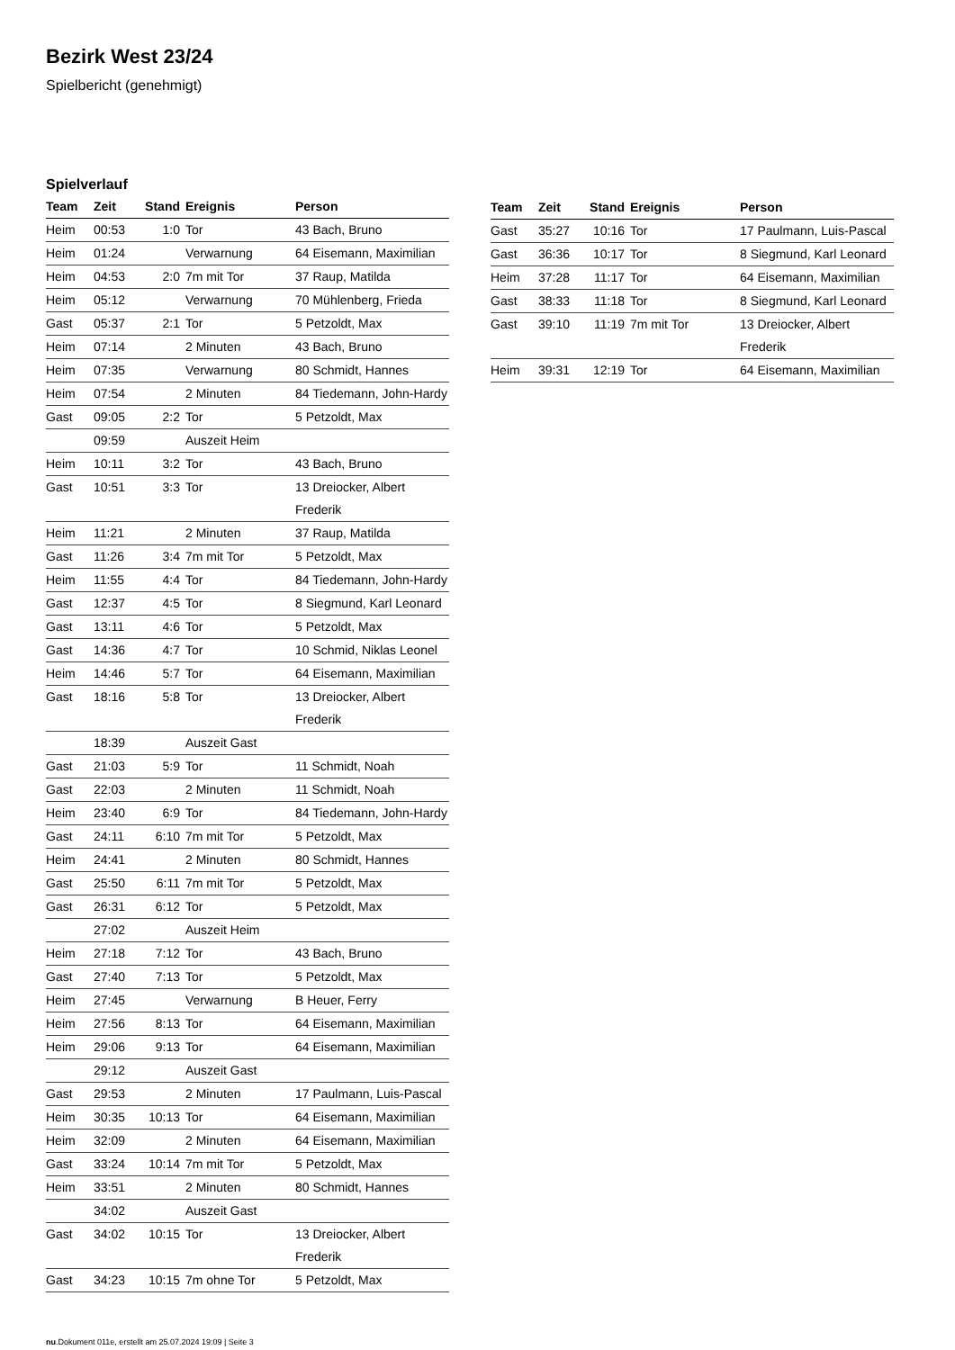Bezirk West 23/24
Spielbericht (genehmigt)
Spielverlauf
| Team | Zeit | Stand | Ereignis | Person |
| --- | --- | --- | --- | --- |
| Heim | 00:53 | 1:0 | Tor | 43 Bach, Bruno |
| Heim | 01:24 | | Verwarnung | 64 Eisemann, Maximilian |
| Heim | 04:53 | 2:0 | 7m mit Tor | 37 Raup, Matilda |
| Heim | 05:12 | | Verwarnung | 70 Mühlenberg, Frieda |
| Gast | 05:37 | 2:1 | Tor | 5 Petzoldt, Max |
| Heim | 07:14 | | 2 Minuten | 43 Bach, Bruno |
| Heim | 07:35 | | Verwarnung | 80 Schmidt, Hannes |
| Heim | 07:54 | | 2 Minuten | 84 Tiedemann, John-Hardy |
| Gast | 09:05 | 2:2 | Tor | 5 Petzoldt, Max |
| | 09:59 | | Auszeit Heim | |
| Heim | 10:11 | 3:2 | Tor | 43 Bach, Bruno |
| Gast | 10:51 | 3:3 | Tor | 13 Dreiocker, Albert Frederik |
| Heim | 11:21 | | 2 Minuten | 37 Raup, Matilda |
| Gast | 11:26 | 3:4 | 7m mit Tor | 5 Petzoldt, Max |
| Heim | 11:55 | 4:4 | Tor | 84 Tiedemann, John-Hardy |
| Gast | 12:37 | 4:5 | Tor | 8 Siegmund, Karl Leonard |
| Gast | 13:11 | 4:6 | Tor | 5 Petzoldt, Max |
| Gast | 14:36 | 4:7 | Tor | 10 Schmid, Niklas Leonel |
| Heim | 14:46 | 5:7 | Tor | 64 Eisemann, Maximilian |
| Gast | 18:16 | 5:8 | Tor | 13 Dreiocker, Albert Frederik |
| | 18:39 | | Auszeit Gast | |
| Gast | 21:03 | 5:9 | Tor | 11 Schmidt, Noah |
| Gast | 22:03 | | 2 Minuten | 11 Schmidt, Noah |
| Heim | 23:40 | 6:9 | Tor | 84 Tiedemann, John-Hardy |
| Gast | 24:11 | 6:10 | 7m mit Tor | 5 Petzoldt, Max |
| Heim | 24:41 | | 2 Minuten | 80 Schmidt, Hannes |
| Gast | 25:50 | 6:11 | 7m mit Tor | 5 Petzoldt, Max |
| Gast | 26:31 | 6:12 | Tor | 5 Petzoldt, Max |
| | 27:02 | | Auszeit Heim | |
| Heim | 27:18 | 7:12 | Tor | 43 Bach, Bruno |
| Gast | 27:40 | 7:13 | Tor | 5 Petzoldt, Max |
| Heim | 27:45 | | Verwarnung | B Heuer, Ferry |
| Heim | 27:56 | 8:13 | Tor | 64 Eisemann, Maximilian |
| Heim | 29:06 | 9:13 | Tor | 64 Eisemann, Maximilian |
| | 29:12 | | Auszeit Gast | |
| Gast | 29:53 | | 2 Minuten | 17 Paulmann, Luis-Pascal |
| Heim | 30:35 | 10:13 | Tor | 64 Eisemann, Maximilian |
| Heim | 32:09 | | 2 Minuten | 64 Eisemann, Maximilian |
| Gast | 33:24 | 10:14 | 7m mit Tor | 5 Petzoldt, Max |
| Heim | 33:51 | | 2 Minuten | 80 Schmidt, Hannes |
| | 34:02 | | Auszeit Gast | |
| Gast | 34:02 | 10:15 | Tor | 13 Dreiocker, Albert Frederik |
| Gast | 34:23 | 10:15 | 7m ohne Tor | 5 Petzoldt, Max |
| Team | Zeit | Stand | Ereignis | Person |
| --- | --- | --- | --- | --- |
| Gast | 35:27 | 10:16 | Tor | 17 Paulmann, Luis-Pascal |
| Gast | 36:36 | 10:17 | Tor | 8 Siegmund, Karl Leonard |
| Heim | 37:28 | 11:17 | Tor | 64 Eisemann, Maximilian |
| Gast | 38:33 | 11:18 | Tor | 8 Siegmund, Karl Leonard |
| Gast | 39:10 | 11:19 | 7m mit Tor | 13 Dreiocker, Albert Frederik |
| Heim | 39:31 | 12:19 | Tor | 64 Eisemann, Maximilian |
nu.Dokument 011e, erstellt am 25.07.2024 19:09 | Seite 3